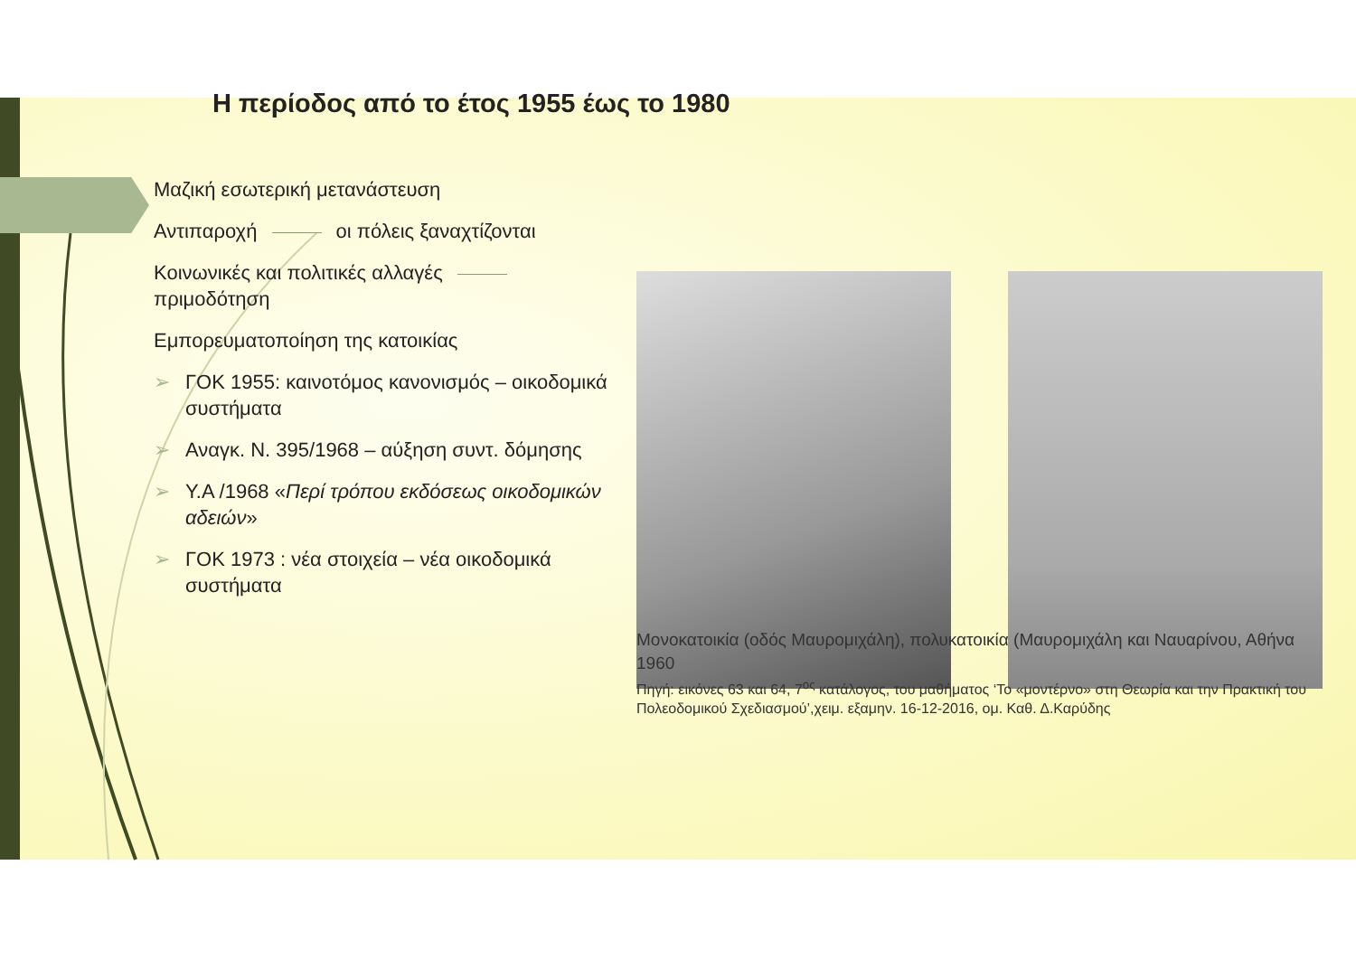Η περίοδος από το έτος 1955 έως το 1980
Μαζική εσωτερική μετανάστευση
Αντιπαροχή οι πόλεις ξαναχτίζονται
Κοινωνικές και πολιτικές αλλαγές πριμοδότηση
Εμπορευματοποίηση της κατοικίας
➢ ΓΟΚ 1955: καινοτόμος κανονισμός – οικοδομικά συστήματα
➢ Αναγκ. Ν. 395/1968 – αύξηση συντ. δόμησης
➢ Υ.Α /1968 «Περί τρόπου εκδόσεως οικοδομικών αδειών»
➢ ΓΟΚ 1973 : νέα στοιχεία – νέα οικοδομικά συστήματα
Μονοκατοικία (οδός Μαυρομιχάλη), πολυκατοικία (Μαυρομιχάλη και Ναυαρίνου, Αθήνα 1960
Πηγή: εικόνες 63 και 64, 7<sup>ος</sup> κατάλογος, του μαθήματος ‘Το «μοντέρνο» στη Θεωρία και την Πρακτική του Πολεοδομικού Σχεδιασμού’,χειμ. εξαμην. 16-12-2016, ομ. Καθ. Δ.Καρύδης